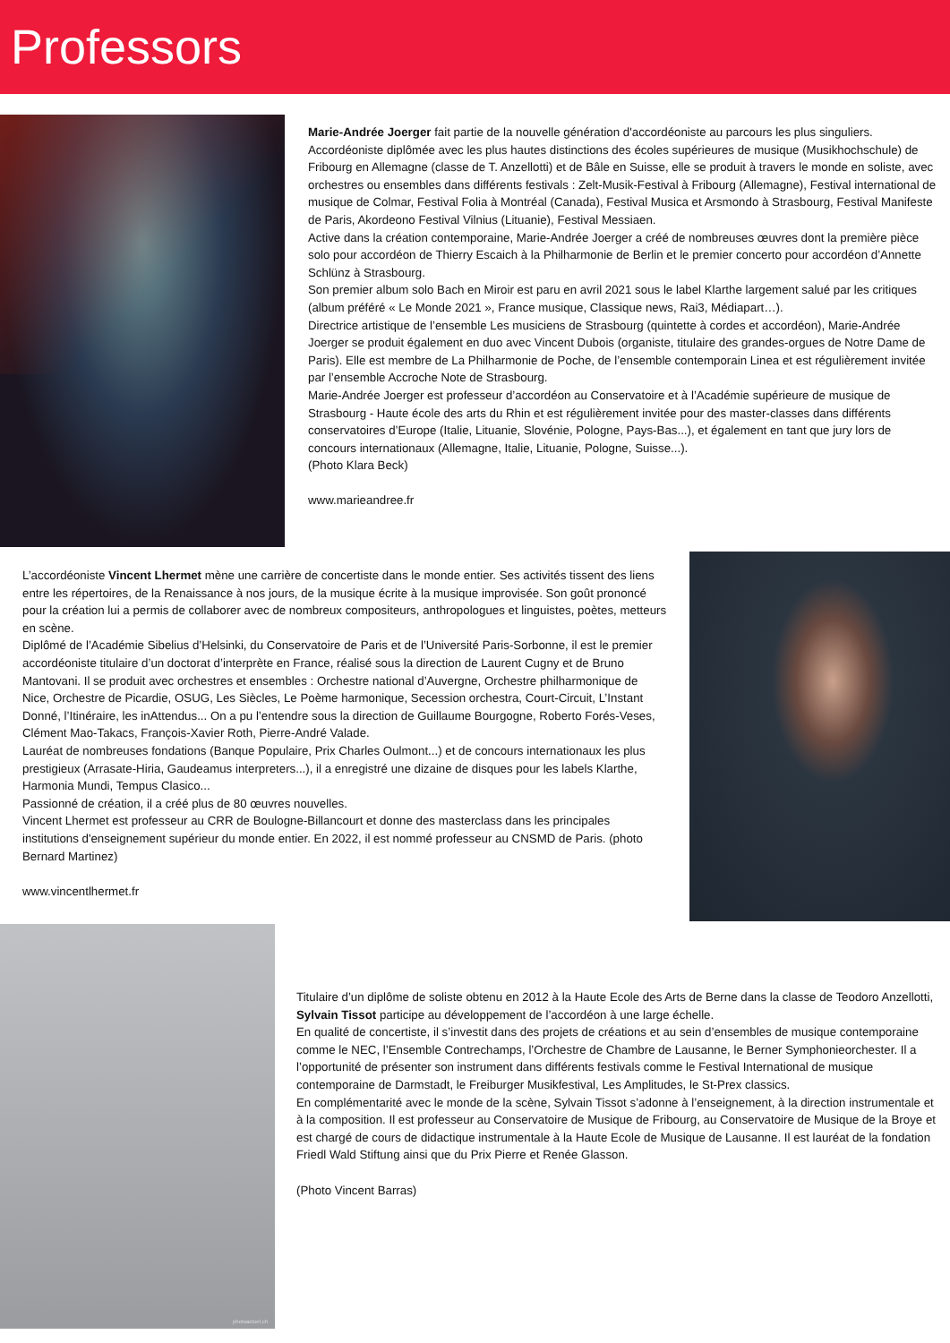Professors
Marie-Andrée Joerger fait partie de la nouvelle génération d'accordéoniste au parcours les plus singuliers. Accordéoniste diplômée avec les plus hautes distinctions des écoles supérieures de musique (Musikhochschule) de Fribourg en Allemagne (classe de T. Anzellotti) et de Bâle en Suisse, elle se produit à travers le monde en soliste, avec orchestres ou ensembles dans différents festivals : Zelt-Musik-Festival à Fribourg (Allemagne), Festival international de musique de Colmar, Festival Folia à Montréal (Canada), Festival Musica et Arsmondo à Strasbourg, Festival Manifeste de Paris, Akordeono Festival Vilnius (Lituanie), Festival Messiaen.
Active dans la création contemporaine, Marie-Andrée Joerger a créé de nombreuses œuvres dont la première pièce solo pour accordéon de Thierry Escaich à la Philharmonie de Berlin et le premier concerto pour accordéon d’Annette Schlünz à Strasbourg.
Son premier album solo Bach en Miroir est paru en avril 2021 sous le label Klarthe largement salué par les critiques (album préféré « Le Monde 2021 », France musique, Classique news, Rai3, Médiapart…).
Directrice artistique de l’ensemble Les musiciens de Strasbourg (quintette à cordes et accordéon), Marie-Andrée Joerger se produit également en duo avec Vincent Dubois (organiste, titulaire des grandes-orgues de Notre Dame de Paris). Elle est membre de La Philharmonie de Poche, de l’ensemble contemporain Linea et est régulièrement invitée par l’ensemble Accroche Note de Strasbourg.
Marie-Andrée Joerger est professeur d’accordéon au Conservatoire et à l’Académie supérieure de musique de Strasbourg - Haute école des arts du Rhin et est régulièrement invitée pour des master-classes dans différents conservatoires d’Europe (Italie, Lituanie, Slovénie, Pologne, Pays-Bas...), et également en tant que jury lors de concours internationaux (Allemagne, Italie, Lituanie, Pologne, Suisse...).
(Photo Klara Beck)
www.marieandree.fr
L’accordéoniste Vincent Lhermet mène une carrière de concertiste dans le monde entier. Ses activités tissent des liens entre les répertoires, de la Renaissance à nos jours, de la musique écrite à la musique improvisée. Son goût prononcé pour la création lui a permis de collaborer avec de nombreux compositeurs, anthropologues et linguistes, poètes, metteurs en scène.
Diplômé de l’Académie Sibelius d’Helsinki, du Conservatoire de Paris et de l’Université Paris-Sorbonne, il est le premier accordéoniste titulaire d’un doctorat d’interprète en France, réalisé sous la direction de Laurent Cugny et de Bruno Mantovani. Il se produit avec orchestres et ensembles : Orchestre national d’Auvergne, Orchestre philharmonique de Nice, Orchestre de Picardie, OSUG, Les Siècles, Le Poème harmonique, Secession orchestra, Court-Circuit, L’Instant Donné, l’Itinéraire, les inAttendus... On a pu l’entendre sous la direction de Guillaume Bourgogne, Roberto Forés-Veses, Clément Mao-Takacs, François-Xavier Roth, Pierre-André Valade.
Lauréat de nombreuses fondations (Banque Populaire, Prix Charles Oulmont...) et de concours internationaux les plus prestigieux (Arrasate-Hiria, Gaudeamus interpreters...), il a enregistré une dizaine de disques pour les labels Klarthe, Harmonia Mundi, Tempus Clasico...
Passionné de création, il a créé plus de 80 œuvres nouvelles.
Vincent Lhermet est professeur au CRR de Boulogne-Billancourt et donne des masterclass dans les principales institutions d'enseignement supérieur du monde entier. En 2022, il est nommé professeur au CNSMD de Paris. (photo Bernard Martinez)
www.vincentlhermet.fr
photoactuel.ch
Titulaire d’un diplôme de soliste obtenu en 2012 à la Haute Ecole des Arts de Berne dans la classe de Teodoro Anzellotti, Sylvain Tissot participe au développement de l’accordéon à une large échelle.
En qualité de concertiste, il s’investit dans des projets de créations et au sein d’ensembles de musique contemporaine comme le NEC, l’Ensemble Contrechamps, l’Orchestre de Chambre de Lausanne, le Berner Symphonieorchester. Il a l’opportunité de présenter son instrument dans différents festivals comme le Festival International de musique contemporaine de Darmstadt, le Freiburger Musikfestival, Les Amplitudes, le St-Prex classics.
En complémentarité avec le monde de la scène, Sylvain Tissot s’adonne à l’enseignement, à la direction instrumentale et à la composition. Il est professeur au Conservatoire de Musique de Fribourg, au Conservatoire de Musique de la Broye et est chargé de cours de didactique instrumentale à la Haute Ecole de Musique de Lausanne. Il est lauréat de la fondation Friedl Wald Stiftung ainsi que du Prix Pierre et Renée Glasson.
(Photo Vincent Barras)